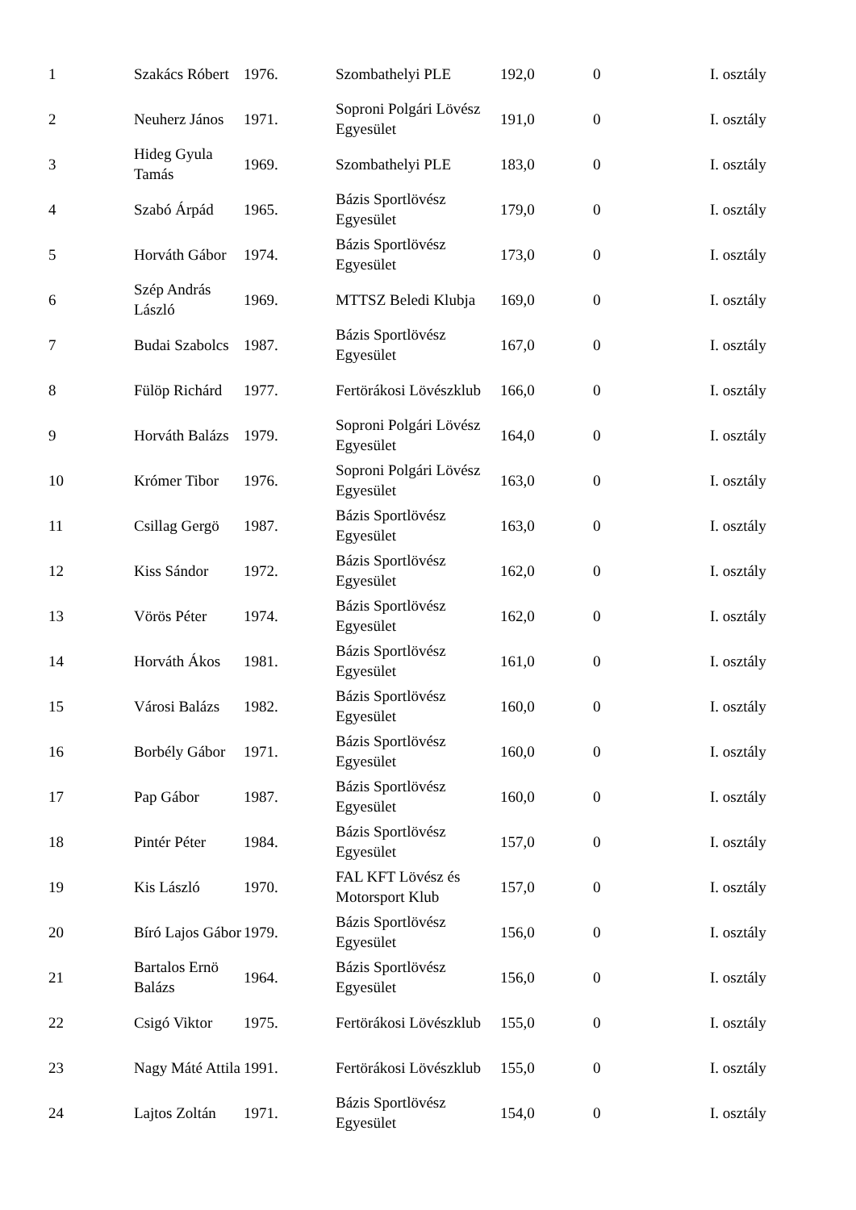| 1 | Szakács Róbert | 1976. | Szombathelyi PLE | 192,0 | 0 | I. osztály |
| 2 | Neuherz János | 1971. | Soproni Polgári Lövész Egyesület | 191,0 | 0 | I. osztály |
| 3 | Hideg Gyula Tamás | 1969. | Szombathelyi PLE | 183,0 | 0 | I. osztály |
| 4 | Szabó Árpád | 1965. | Bázis Sportlövész Egyesület | 179,0 | 0 | I. osztály |
| 5 | Horváth Gábor | 1974. | Bázis Sportlövész Egyesület | 173,0 | 0 | I. osztály |
| 6 | Szép András László | 1969. | MTTSZ Beledi Klubja | 169,0 | 0 | I. osztály |
| 7 | Budai Szabolcs | 1987. | Bázis Sportlövész Egyesület | 167,0 | 0 | I. osztály |
| 8 | Fülöp Richárd | 1977. | Fertörákosi Lövészklub | 166,0 | 0 | I. osztály |
| 9 | Horváth Balázs | 1979. | Soproni Polgári Lövész Egyesület | 164,0 | 0 | I. osztály |
| 10 | Krómer Tibor | 1976. | Soproni Polgári Lövész Egyesület | 163,0 | 0 | I. osztály |
| 11 | Csillag Gergö | 1987. | Bázis Sportlövész Egyesület | 163,0 | 0 | I. osztály |
| 12 | Kiss Sándor | 1972. | Bázis Sportlövész Egyesület | 162,0 | 0 | I. osztály |
| 13 | Vörös Péter | 1974. | Bázis Sportlövész Egyesület | 162,0 | 0 | I. osztály |
| 14 | Horváth Ákos | 1981. | Bázis Sportlövész Egyesület | 161,0 | 0 | I. osztály |
| 15 | Városi Balázs | 1982. | Bázis Sportlövész Egyesület | 160,0 | 0 | I. osztály |
| 16 | Borbély Gábor | 1971. | Bázis Sportlövész Egyesület | 160,0 | 0 | I. osztály |
| 17 | Pap Gábor | 1987. | Bázis Sportlövész Egyesület | 160,0 | 0 | I. osztály |
| 18 | Pintér Péter | 1984. | Bázis Sportlövész Egyesület | 157,0 | 0 | I. osztály |
| 19 | Kis László | 1970. | FAL KFT Lövész és Motorsport Klub | 157,0 | 0 | I. osztály |
| 20 | Bíró Lajos Gábor | 1979. | Bázis Sportlövész Egyesület | 156,0 | 0 | I. osztály |
| 21 | Bartalos Ernö Balázs | 1964. | Bázis Sportlövész Egyesület | 156,0 | 0 | I. osztály |
| 22 | Csigó Viktor | 1975. | Fertörákosi Lövészklub | 155,0 | 0 | I. osztály |
| 23 | Nagy Máté Attila | 1991. | Fertörákosi Lövészklub | 155,0 | 0 | I. osztály |
| 24 | Lajtos Zoltán | 1971. | Bázis Sportlövész Egyesület | 154,0 | 0 | I. osztály |